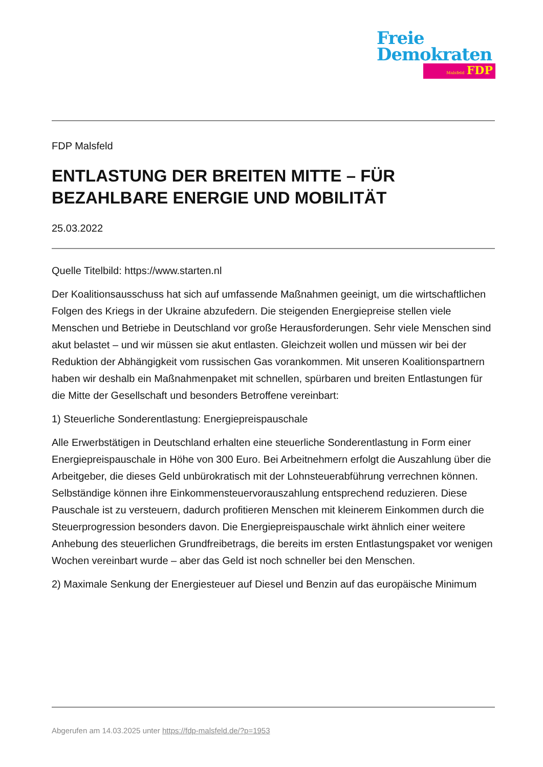Freie
Demokraten
Malsfeld FDP
FDP Malsfeld
ENTLASTUNG DER BREITEN MITTE – FÜR BEZAHLBARE ENERGIE UND MOBILITÄT
25.03.2022
Quelle Titelbild: https://www.starten.nl
Der Koalitionsausschuss hat sich auf umfassende Maßnahmen geeinigt, um die wirtschaftlichen Folgen des Kriegs in der Ukraine abzufedern. Die steigenden Energiepreise stellen viele Menschen und Betriebe in Deutschland vor große Herausforderungen. Sehr viele Menschen sind akut belastet – und wir müssen sie akut entlasten. Gleichzeit wollen und müssen wir bei der Reduktion der Abhängigkeit vom russischen Gas vorankommen. Mit unseren Koalitionspartnern haben wir deshalb ein Maßnahmenpaket mit schnellen, spürbaren und breiten Entlastungen für die Mitte der Gesellschaft und besonders Betroffene vereinbart:
1) Steuerliche Sonderentlastung: Energiepreispauschale
Alle Erwerbstätigen in Deutschland erhalten eine steuerliche Sonderentlastung in Form einer Energiepreispauschale in Höhe von 300 Euro. Bei Arbeitnehmern erfolgt die Auszahlung über die Arbeitgeber, die dieses Geld unbürokratisch mit der Lohnsteuerabführung verrechnen können. Selbständige können ihre Einkommensteuervorauszahlung entsprechend reduzieren. Diese Pauschale ist zu versteuern, dadurch profitieren Menschen mit kleinerem Einkommen durch die Steuerprogression besonders davon. Die Energiepreispauschale wirkt ähnlich einer weitere Anhebung des steuerlichen Grundfreibetrags, die bereits im ersten Entlastungspaket vor wenigen Wochen vereinbart wurde – aber das Geld ist noch schneller bei den Menschen.
2) Maximale Senkung der Energiesteuer auf Diesel und Benzin auf das europäische Minimum
Abgerufen am 14.03.2025 unter https://fdp-malsfeld.de/?p=1953